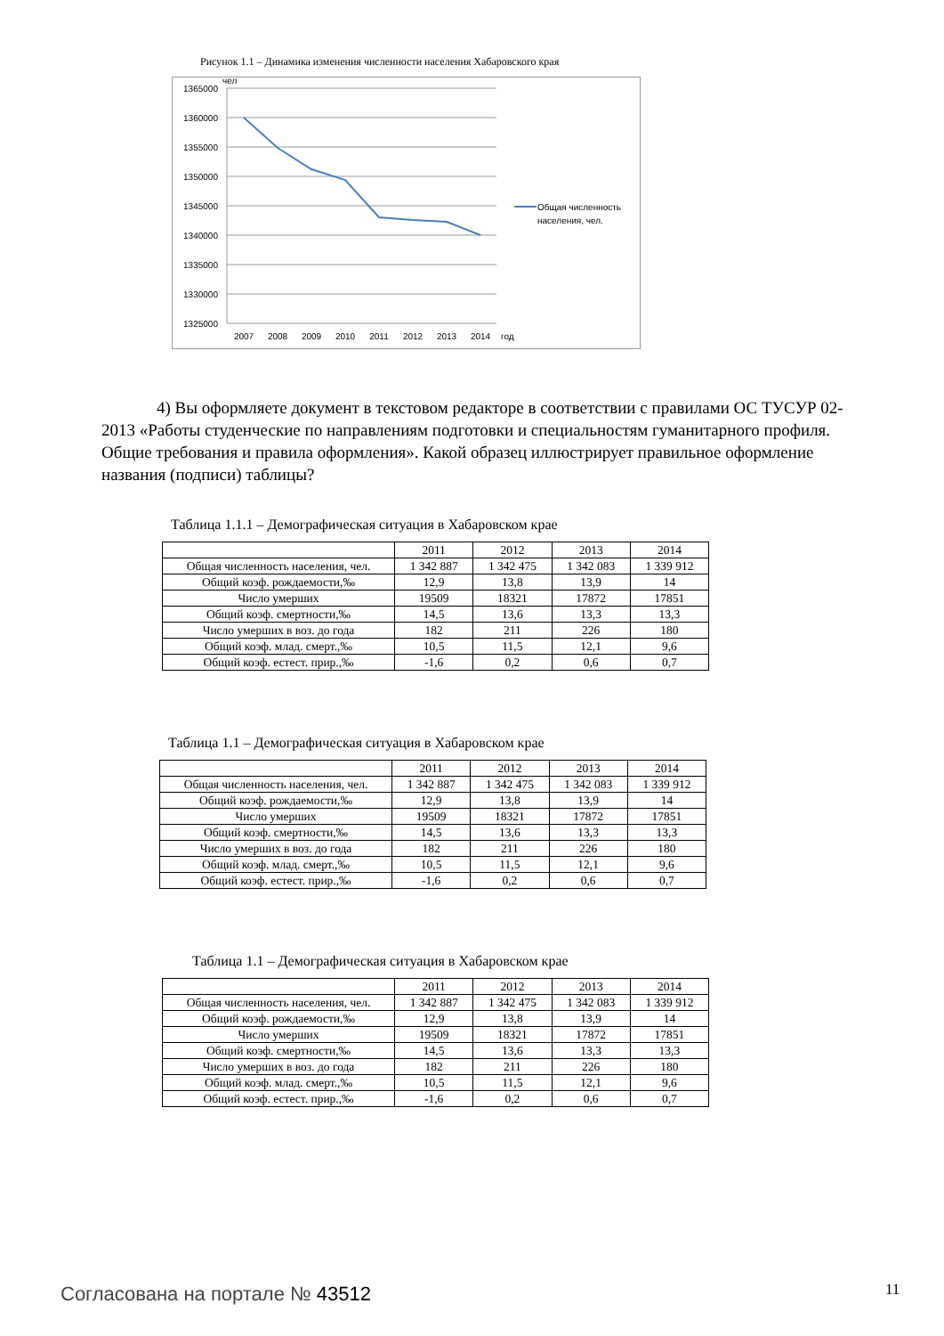Рисунок 1.1 – Динамика изменения численности населения Хабаровского края
1365000
1360000
1355000
1350000
1345000
1340000
1335000
1330000
1325000
чел
2007
2008
2009
2010
2011
2012
2013
2014
год
Общая численность
населения, чел.
4) Вы оформляете документ в текстовом редакторе в соответствии с правилами ОС ТУСУР 02-2013 «Работы студенческие по направлениям подготовки и специальностям гуманитарного профиля. Общие требования и правила оформления». Какой образец иллюстрирует правильное оформление названия (подписи) таблицы?
Таблица 1.1.1 – Демографическая ситуация в Хабаровском крае
| | 2011 | 2012 | 2013 | 2014 |
| Общая численность населения, чел. | 1 342 887 | 1 342 475 | 1 342 083 | 1 339 912 |
| Общий коэф. рождаемости,‰ | 12,9 | 13,8 | 13,9 | 14 |
| Число умерших | 19509 | 18321 | 17872 | 17851 |
| Общий коэф. смертности,‰ | 14,5 | 13,6 | 13,3 | 13,3 |
| Число умерших в воз. до года | 182 | 211 | 226 | 180 |
| Общий коэф. млад. смерт.,‰ | 10,5 | 11,5 | 12,1 | 9,6 |
| Общий коэф. естест. прир.,‰ | -1,6 | 0,2 | 0,6 | 0,7 |
Таблица 1.1 – Демографическая ситуация в Хабаровском крае
| | 2011 | 2012 | 2013 | 2014 |
| Общая численность населения, чел. | 1 342 887 | 1 342 475 | 1 342 083 | 1 339 912 |
| Общий коэф. рождаемости,‰ | 12,9 | 13,8 | 13,9 | 14 |
| Число умерших | 19509 | 18321 | 17872 | 17851 |
| Общий коэф. смертности,‰ | 14,5 | 13,6 | 13,3 | 13,3 |
| Число умерших в воз. до года | 182 | 211 | 226 | 180 |
| Общий коэф. млад. смерт.,‰ | 10,5 | 11,5 | 12,1 | 9,6 |
| Общий коэф. естест. прир.,‰ | -1,6 | 0,2 | 0,6 | 0,7 |
Таблица 1.1 – Демографическая ситуация в Хабаровском крае
| | 2011 | 2012 | 2013 | 2014 |
| Общая численность населения, чел. | 1 342 887 | 1 342 475 | 1 342 083 | 1 339 912 |
| Общий коэф. рождаемости,‰ | 12,9 | 13,8 | 13,9 | 14 |
| Число умерших | 19509 | 18321 | 17872 | 17851 |
| Общий коэф. смертности,‰ | 14,5 | 13,6 | 13,3 | 13,3 |
| Число умерших в воз. до года | 182 | 211 | 226 | 180 |
| Общий коэф. млад. смерт.,‰ | 10,5 | 11,5 | 12,1 | 9,6 |
| Общий коэф. естест. прир.,‰ | -1,6 | 0,2 | 0,6 | 0,7 |
Согласована на портале № 43512 11